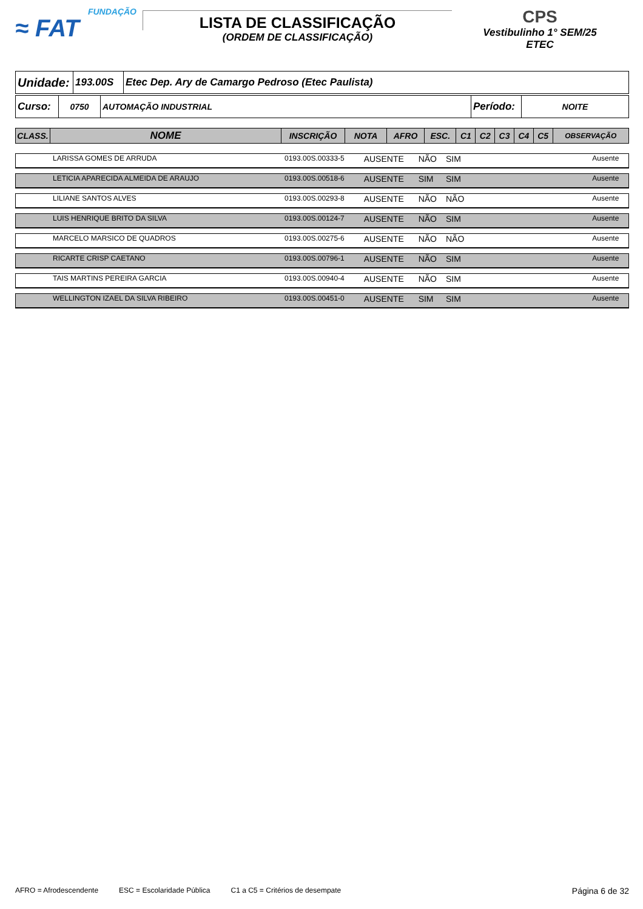FUNDAÇÃO
≈ FAT
LISTA DE CLASSIFICAÇÃO
(ORDEM DE CLASSIFICAÇÃO)
CPS
Vestibulinho 1° SEM/25
ETEC
| Unidade: | 193.00S | Etec Dep. Ary de Camargo Pedroso (Etec Paulista) |
| Curso: | 0750 | AUTOMAÇÃO INDUSTRIAL | Período: | NOITE |
| CLASS. | NOME | INSCRIÇÃO | NOTA | AFRO | ESC. | C1 | C2 | C3 | C4 | C5 | OBSERVAÇÃO |
| --- | --- | --- | --- | --- | --- | --- | --- | --- | --- | --- | --- |
| | LARISSA GOMES DE ARRUDA | 0193.00S.00333-5 | AUSENTE | NÃO | SIM | | Ausente |
| | LETICIA APARECIDA ALMEIDA DE ARAUJO | 0193.00S.00518-6 | AUSENTE | SIM | SIM | | Ausente |
| | LILIANE SANTOS ALVES | 0193.00S.00293-8 | AUSENTE | NÃO | NÃO | | Ausente |
| | LUIS HENRIQUE BRITO DA SILVA | 0193.00S.00124-7 | AUSENTE | NÃO | SIM | | Ausente |
| | MARCELO MARSICO DE QUADROS | 0193.00S.00275-6 | AUSENTE | NÃO | NÃO | | Ausente |
| | RICARTE CRISP CAETANO | 0193.00S.00796-1 | AUSENTE | NÃO | SIM | | Ausente |
| | TAIS MARTINS PEREIRA GARCIA | 0193.00S.00940-4 | AUSENTE | NÃO | SIM | | Ausente |
| | WELLINGTON IZAEL DA SILVA RIBEIRO | 0193.00S.00451-0 | AUSENTE | SIM | SIM | | Ausente |
AFRO = Afrodescendente ESC = Escolaridade Pública C1 a C5 = Critérios de desempate Página 6 de 32